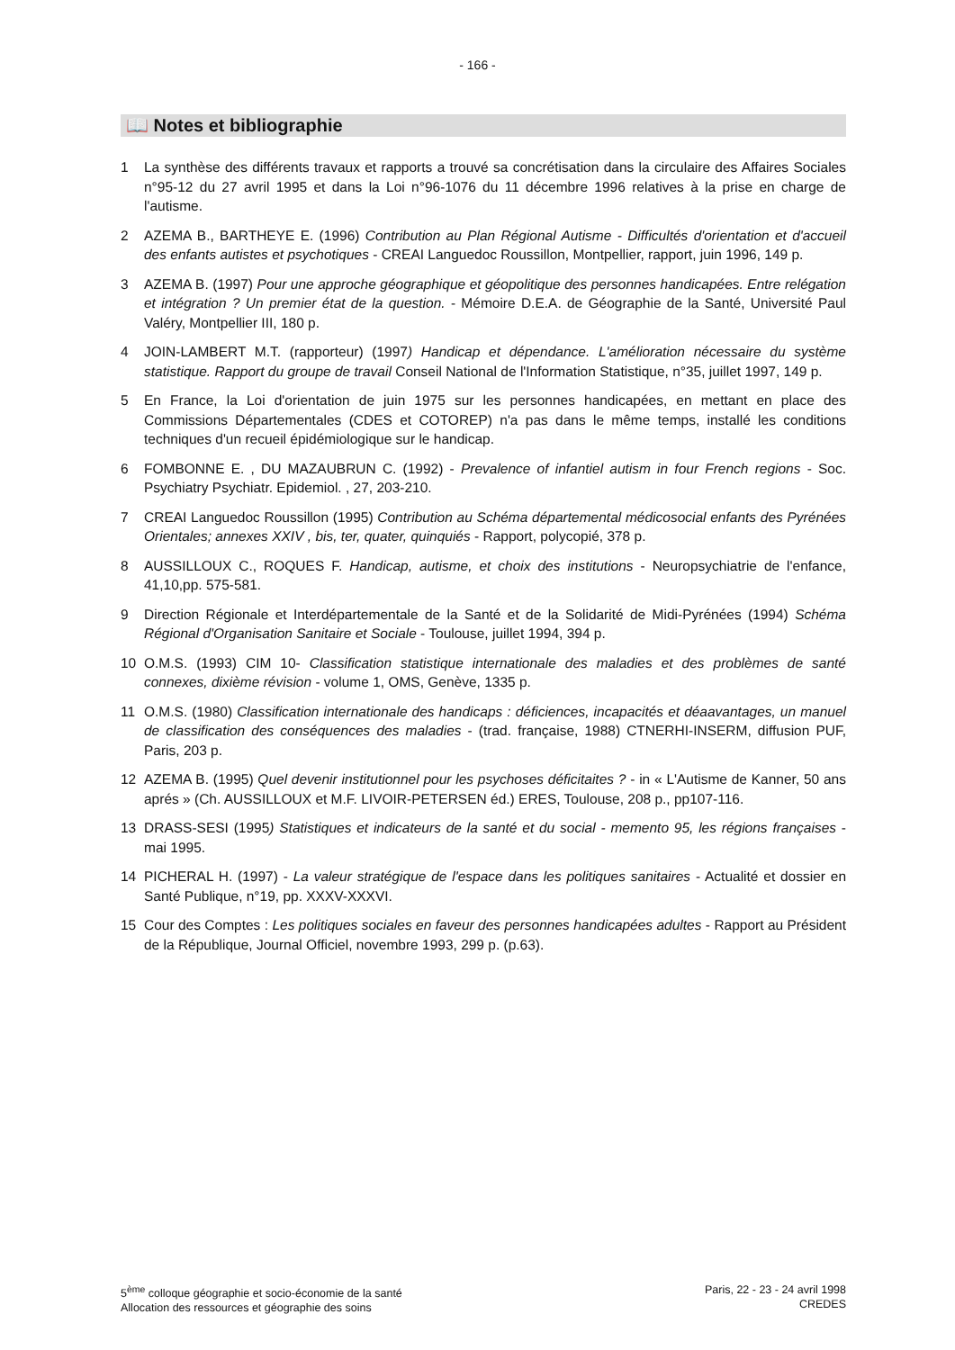- 166 -
📖 Notes et bibliographie
1 La synthèse des différents travaux et rapports a trouvé sa concrétisation dans la circulaire des Affaires Sociales n°95-12 du 27 avril 1995 et dans la Loi n°96-1076 du 11 décembre 1996 relatives à la prise en charge de l'autisme.
2 AZEMA B., BARTHEYE E. (1996) Contribution au Plan Régional Autisme - Difficultés d'orientation et d'accueil des enfants autistes et psychotiques - CREAI Languedoc Roussillon, Montpellier, rapport, juin 1996, 149 p.
3 AZEMA B. (1997) Pour une approche géographique et géopolitique des personnes handicapées. Entre relégation et intégration ? Un premier état de la question. - Mémoire D.E.A. de Géographie de la Santé, Université Paul Valéry, Montpellier III, 180 p.
4 JOIN-LAMBERT M.T. (rapporteur) (1997) Handicap et dépendance. L'amélioration nécessaire du système statistique. Rapport du groupe de travail Conseil National de l'Information Statistique, n°35, juillet 1997, 149 p.
5 En France, la Loi d'orientation de juin 1975 sur les personnes handicapées, en mettant en place des Commissions Départementales (CDES et COTOREP) n'a pas dans le même temps, installé les conditions techniques d'un recueil épidémiologique sur le handicap.
6 FOMBONNE E. , DU MAZAUBRUN C. (1992) - Prevalence of infantiel autism in four French regions - Soc. Psychiatry Psychiatr. Epidemiol. , 27, 203-210.
7 CREAI Languedoc Roussillon (1995) Contribution au Schéma départemental médicosocial enfants des Pyrénées Orientales; annexes XXIV , bis, ter, quater, quinquiés - Rapport, polycopié, 378 p.
8 AUSSILLOUX C., ROQUES F. Handicap, autisme, et choix des institutions - Neuropsychiatrie de l'enfance, 41,10,pp. 575-581.
9 Direction Régionale et Interdépartementale de la Santé et de la Solidarité de Midi-Pyrénées (1994) Schéma Régional d'Organisation Sanitaire et Sociale - Toulouse, juillet 1994, 394 p.
10 O.M.S. (1993) CIM 10- Classification statistique internationale des maladies et des problèmes de santé connexes, dixième révision - volume 1, OMS, Genève, 1335 p.
11 O.M.S. (1980) Classification internationale des handicaps : déficiences, incapacités et déaavantages, un manuel de classification des conséquences des maladies - (trad. française, 1988) CTNERHI-INSERM, diffusion PUF, Paris, 203 p.
12 AZEMA B. (1995) Quel devenir institutionnel pour les psychoses déficitaites ? - in « L'Autisme de Kanner, 50 ans aprés » (Ch. AUSSILLOUX et M.F. LIVOIR-PETERSEN éd.) ERES, Toulouse, 208 p., pp107-116.
13 DRASS-SESI (1995) Statistiques et indicateurs de la santé et du social - memento 95, les régions françaises - mai 1995.
14 PICHERAL H. (1997) - La valeur stratégique de l'espace dans les politiques sanitaires - Actualité et dossier en Santé Publique, n°19, pp. XXXV-XXXVI.
15 Cour des Comptes : Les politiques sociales en faveur des personnes handicapées adultes - Rapport au Président de la République, Journal Officiel, novembre 1993, 299 p. (p.63).
5<sup>ème</sup> colloque géographie et socio-économie de la santé
Allocation des ressources et géographie des soins
Paris, 22 - 23 - 24 avril 1998
CREDES